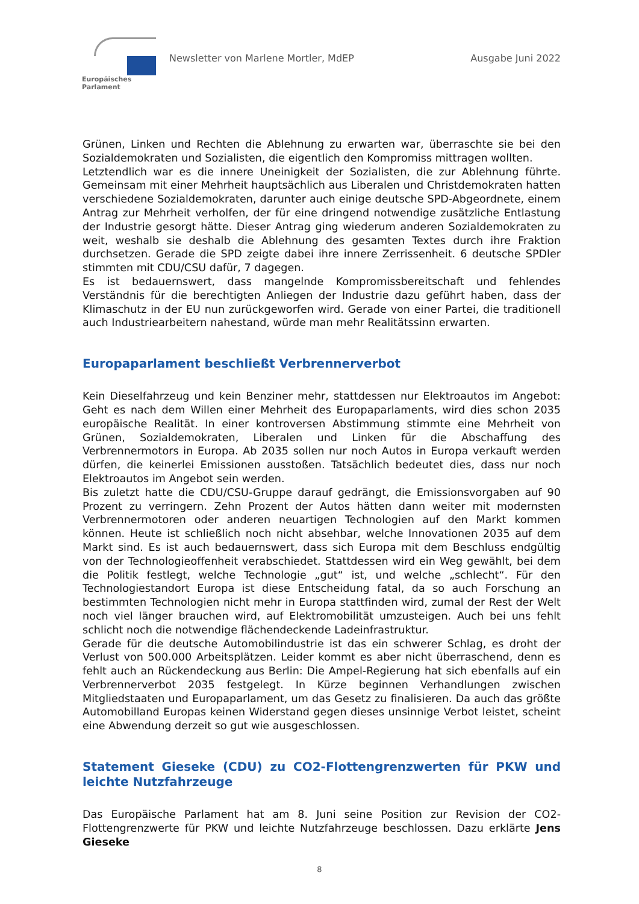Europäisches Parlament
Newsletter von Marlene Mortler, MdEP
Ausgabe Juni 2022
Grünen, Linken und Rechten die Ablehnung zu erwarten war, überraschte sie bei den Sozialdemokraten und Sozialisten, die eigentlich den Kompromiss mittragen wollten.
Letztendlich war es die innere Uneinigkeit der Sozialisten, die zur Ablehnung führte. Gemeinsam mit einer Mehrheit hauptsächlich aus Liberalen und Christdemokraten hatten verschiedene Sozialdemokraten, darunter auch einige deutsche SPD-Abgeordnete, einem Antrag zur Mehrheit verholfen, der für eine dringend notwendige zusätzliche Entlastung der Industrie gesorgt hätte. Dieser Antrag ging wiederum anderen Sozialdemokraten zu weit, weshalb sie deshalb die Ablehnung des gesamten Textes durch ihre Fraktion durchsetzen. Gerade die SPD zeigte dabei ihre innere Zerrissenheit. 6 deutsche SPDler stimmten mit CDU/CSU dafür, 7 dagegen.
Es ist bedauernswert, dass mangelnde Kompromissbereitschaft und fehlendes Verständnis für die berechtigten Anliegen der Industrie dazu geführt haben, dass der Klimaschutz in der EU nun zurückgeworfen wird. Gerade von einer Partei, die traditionell auch Industriearbeitern nahestand, würde man mehr Realitätssinn erwarten.
Europaparlament beschließt Verbrennerverbot
Kein Dieselfahrzeug und kein Benziner mehr, stattdessen nur Elektroautos im Angebot: Geht es nach dem Willen einer Mehrheit des Europaparlaments, wird dies schon 2035 europäische Realität. In einer kontroversen Abstimmung stimmte eine Mehrheit von Grünen, Sozialdemokraten, Liberalen und Linken für die Abschaffung des Verbrennermotors in Europa. Ab 2035 sollen nur noch Autos in Europa verkauft werden dürfen, die keinerlei Emissionen ausstoßen. Tatsächlich bedeutet dies, dass nur noch Elektroautos im Angebot sein werden.
Bis zuletzt hatte die CDU/CSU-Gruppe darauf gedrängt, die Emissionsvorgaben auf 90 Prozent zu verringern. Zehn Prozent der Autos hätten dann weiter mit modernsten Verbrennermotoren oder anderen neuartigen Technologien auf den Markt kommen können. Heute ist schließlich noch nicht absehbar, welche Innovationen 2035 auf dem Markt sind. Es ist auch bedauernswert, dass sich Europa mit dem Beschluss endgültig von der Technologieoffenheit verabschiedet. Stattdessen wird ein Weg gewählt, bei dem die Politik festlegt, welche Technologie „gut“ ist, und welche „schlecht“. Für den Technologiestandort Europa ist diese Entscheidung fatal, da so auch Forschung an bestimmten Technologien nicht mehr in Europa stattfinden wird, zumal der Rest der Welt noch viel länger brauchen wird, auf Elektromobilität umzusteigen. Auch bei uns fehlt schlicht noch die notwendige flächendeckende Ladeinfrastruktur.
Gerade für die deutsche Automobilindustrie ist das ein schwerer Schlag, es droht der Verlust von 500.000 Arbeitsplätzen. Leider kommt es aber nicht überraschend, denn es fehlt auch an Rückendeckung aus Berlin: Die Ampel-Regierung hat sich ebenfalls auf ein Verbrennerverbot 2035 festgelegt. In Kürze beginnen Verhandlungen zwischen Mitgliedstaaten und Europaparlament, um das Gesetz zu finalisieren. Da auch das größte Automobilland Europas keinen Widerstand gegen dieses unsinnige Verbot leistet, scheint eine Abwendung derzeit so gut wie ausgeschlossen.
Statement Gieseke (CDU) zu CO2-Flottengrenzwerten für PKW und leichte Nutzfahrzeuge
Das Europäische Parlament hat am 8. Juni seine Position zur Revision der CO2-Flottengrenzwerte für PKW und leichte Nutzfahrzeuge beschlossen. Dazu erklärte Jens Gieseke
8